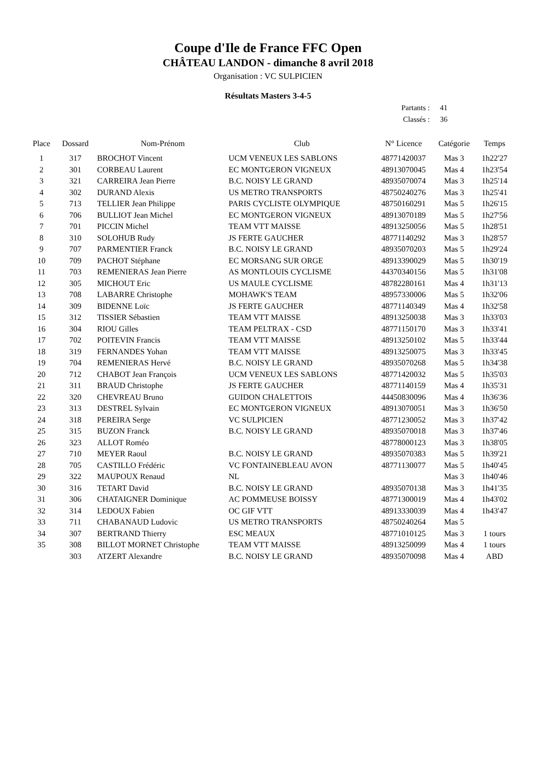Coupe d'Ile de France FFC Open
CHÂTEAU LANDON - dimanche 8 avril 2018
Organisation : VC SULPICIEN
Résultats Masters 3-4-5
Partants : 41
Classés : 36
| Place | Dossard | Nom-Prénom | Club | N° Licence | Catégorie | Temps |
| --- | --- | --- | --- | --- | --- | --- |
| 1 | 317 | BROCHOT Vincent | UCM VENEUX LES SABLONS | 48771420037 | Mas 3 | 1h22'27 |
| 2 | 301 | CORBEAU Laurent | EC MONTGERON VIGNEUX | 48913070045 | Mas 4 | 1h23'54 |
| 3 | 321 | CARREIRA Jean Pierre | B.C. NOISY LE GRAND | 48935070074 | Mas 3 | 1h25'14 |
| 4 | 302 | DURAND Alexis | US METRO TRANSPORTS | 48750240276 | Mas 3 | 1h25'41 |
| 5 | 713 | TELLIER Jean Philippe | PARIS CYCLISTE OLYMPIQUE | 48750160291 | Mas 5 | 1h26'15 |
| 6 | 706 | BULLIOT Jean Michel | EC MONTGERON VIGNEUX | 48913070189 | Mas 5 | 1h27'56 |
| 7 | 701 | PICCIN Michel | TEAM VTT MAISSE | 48913250056 | Mas 5 | 1h28'51 |
| 8 | 310 | SOLOHUB Rudy | JS FERTE GAUCHER | 48771140292 | Mas 3 | 1h28'57 |
| 9 | 707 | PARMENTIER Franck | B.C. NOISY LE GRAND | 48935070203 | Mas 5 | 1h29'24 |
| 10 | 709 | PACHOT Stéphane | EC MORSANG SUR ORGE | 48913390029 | Mas 5 | 1h30'19 |
| 11 | 703 | REMENIERAS Jean Pierre | AS MONTLOUIS CYCLISME | 44370340156 | Mas 5 | 1h31'08 |
| 12 | 305 | MICHOUT Eric | US MAULE CYCLISME | 48782280161 | Mas 4 | 1h31'13 |
| 13 | 708 | LABARRE Christophe | MOHAWK'S TEAM | 48957330006 | Mas 5 | 1h32'06 |
| 14 | 309 | BIDENNE Loïc | JS FERTE GAUCHER | 48771140349 | Mas 4 | 1h32'58 |
| 15 | 312 | TISSIER Sébastien | TEAM VTT MAISSE | 48913250038 | Mas 3 | 1h33'03 |
| 16 | 304 | RIOU Gilles | TEAM PELTRAX - CSD | 48771150170 | Mas 3 | 1h33'41 |
| 17 | 702 | POITEVIN Francis | TEAM VTT MAISSE | 48913250102 | Mas 5 | 1h33'44 |
| 18 | 319 | FERNANDES Yohan | TEAM VTT MAISSE | 48913250075 | Mas 3 | 1h33'45 |
| 19 | 704 | REMENIERAS Hervé | B.C. NOISY LE GRAND | 48935070268 | Mas 5 | 1h34'38 |
| 20 | 712 | CHABOT Jean François | UCM VENEUX LES SABLONS | 48771420032 | Mas 5 | 1h35'03 |
| 21 | 311 | BRAUD Christophe | JS FERTE GAUCHER | 48771140159 | Mas 4 | 1h35'31 |
| 22 | 320 | CHEVREAU Bruno | GUIDON CHALETTOIS | 44450830096 | Mas 4 | 1h36'36 |
| 23 | 313 | DESTREL Sylvain | EC MONTGERON VIGNEUX | 48913070051 | Mas 3 | 1h36'50 |
| 24 | 318 | PEREIRA Serge | VC SULPICIEN | 48771230052 | Mas 3 | 1h37'42 |
| 25 | 315 | BUZON Franck | B.C. NOISY LE GRAND | 48935070018 | Mas 3 | 1h37'46 |
| 26 | 323 | ALLOT Roméo | | 48778000123 | Mas 3 | 1h38'05 |
| 27 | 710 | MEYER Raoul | B.C. NOISY LE GRAND | 48935070383 | Mas 5 | 1h39'21 |
| 28 | 705 | CASTILLO Frédéric | VC FONTAINEBLEAU AVON | 48771130077 | Mas 5 | 1h40'45 |
| 29 | 322 | MAUPOUX Renaud | NL | | Mas 3 | 1h40'46 |
| 30 | 316 | TETART David | B.C. NOISY LE GRAND | 48935070138 | Mas 3 | 1h41'35 |
| 31 | 306 | CHATAIGNER Dominique | AC POMMEUSE BOISSY | 48771300019 | Mas 4 | 1h43'02 |
| 32 | 314 | LEDOUX Fabien | OC GIF VTT | 48913330039 | Mas 4 | 1h43'47 |
| 33 | 711 | CHABANAUD Ludovic | US METRO TRANSPORTS | 48750240264 | Mas 5 | |
| 34 | 307 | BERTRAND Thierry | ESC MEAUX | 48771010125 | Mas 3 | 1 tours |
| 35 | 308 | BILLOT MORNET Christophe | TEAM VTT MAISSE | 48913250099 | Mas 4 | 1 tours |
| | 303 | ATZERT Alexandre | B.C. NOISY LE GRAND | 48935070098 | Mas 4 | ABD |